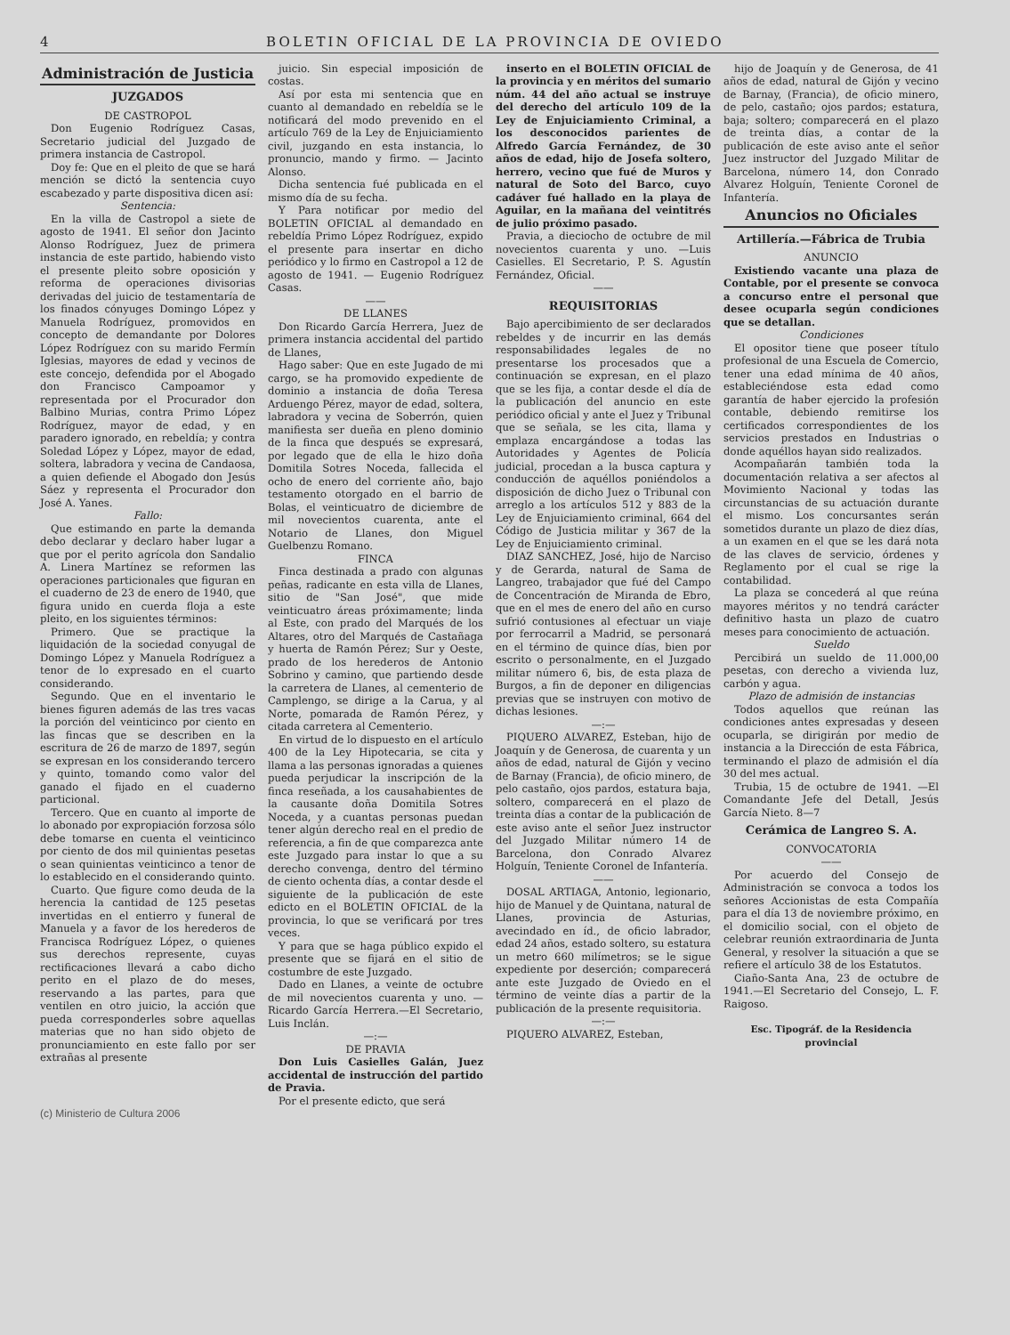4 BOLETIN OFICIAL DE LA PROVINCIA DE OVIEDO
Administración de Justicia
JUZGADOS
DE CASTROPOL
Don Eugenio Rodríguez Casas, Secretario judicial del Juzgado de primera instancia de Castropol.
Doy fe: Que en el pleito de que se hará mención se dictó la sentencia cuyo escabezado y parte dispositiva dicen así:
Sentencia:
En la villa de Castropol a siete de agosto de 1941. El señor don Jacinto Alonso Rodríguez, Juez de primera instancia de este partido, habiendo visto el presente pleito sobre oposición y reforma de operaciones divisorias derivadas del juicio de testamentaría de los finados cónyuges Domingo López y Manuela Rodríguez, promovidos en concepto de demandante por Dolores López Rodríguez con su marido Fermín Iglesias, mayores de edad y vecinos de este concejo, defendida por el Abogado don Francisco Campoamor y representada por el Procurador don Balbino Murias, contra Primo López Rodríguez, mayor de edad, y en paradero ignorado, en rebeldía; y contra Soledad López y López, mayor de edad, soltera, labradora y vecina de Candaosa, a quien defiende el Abogado don Jesús Sáez y representa el Procurador don José A. Yanes.
Fallo:
Que estimando en parte la demanda debo declarar y declaro haber lugar a que por el perito agrícola don Sandalio A. Linera Martínez se reformen las operaciones particionales que figuran en el cuaderno de 23 de enero de 1940, que figura unido en cuerda floja a este pleito, en los siguientes términos:
Primero. Que se practique la liquidación de la sociedad conyugal de Domingo López y Manuela Rodríguez a tenor de lo expresado en el cuarto considerando.
Segundo. Que en el inventario le bienes figuren además de las tres vacas la porción del veinticinco por ciento en las fincas que se describen en la escritura de 26 de marzo de 1897, según se expresan en los considerando tercero y quinto, tomando como valor del ganado el fijado en el cuaderno particional.
Tercero. Que en cuanto al importe de lo abonado por expropiación forzosa sólo debe tomarse en cuenta el veinticinco por ciento de dos mil quinientas pesetas o sean quinientas veinticinco a tenor de lo establecido en el considerando quinto.
Cuarto. Que figure como deuda de la herencia la cantidad de 125 pesetas invertidas en el entierro y funeral de Manuela y a favor de los herederos de Francisca Rodríguez López, o quienes sus derechos represente, cuyas rectificaciones llevará a cabo dicho perito en el plazo de do meses, reservando a las partes, para que ventilen en otro juicio, la acción que pueda corresponderles sobre aquellas materias que no han sido objeto de pronunciamiento en este fallo por ser extrañas al presente
juicio. Sin especial imposición de costas.
Así por esta mi sentencia que en cuanto al demandado en rebeldía se le notificará del modo prevenido en el artículo 769 de la Ley de Enjuiciamiento civil, juzgando en esta instancia, lo pronuncio, mando y firmo. — Jacinto Alonso.
Dicha sentencia fué publicada en el mismo día de su fecha.
Y Para notificar por medio del BOLETIN OFICIAL al demandado en rebeldía Primo López Rodríguez, expido el presente para insertar en dicho periódico y lo firmo en Castropol a 12 de agosto de 1941. — Eugenio Rodríguez Casas.
——
DE LLANES
Don Ricardo García Herrera, Juez de primera instancia accidental del partido de Llanes,
Hago saber: Que en este Jugado de mi cargo, se ha promovido expediente de dominio a instancia de doña Teresa Arduengo Pérez, mayor de edad, soltera, labradora y vecina de Soberrón, quien manifiesta ser dueña en pleno dominio de la finca que después se expresará, por legado que de ella le hizo doña Domitila Sotres Noceda, fallecida el ocho de enero del corriente año, bajo testamento otorgado en el barrio de Bolas, el veinticuatro de diciembre de mil novecientos cuarenta, ante el Notario de Llanes, don Miguel Guelbenzu Romano.
FINCA
Finca destinada a prado con algunas peñas, radicante en esta villa de Llanes, sitio de "San José", que mide veinticuatro áreas próximamente; linda al Este, con prado del Marqués de los Altares, otro del Marqués de Castañaga y huerta de Ramón Pérez; Sur y Oeste, prado de los herederos de Antonio Sobrino y camino, que partiendo desde la carretera de Llanes, al cementerio de Camplengo, se dirige a la Carua, y al Norte, pomarada de Ramón Pérez, y citada carretera al Cementerio.
En virtud de lo dispuesto en el artículo 400 de la Ley Hipotecaria, se cita y llama a las personas ignoradas a quienes pueda perjudicar la inscripción de la finca reseñada, a los causahabientes de la causante doña Domitila Sotres Noceda, y a cuantas personas puedan tener algún derecho real en el predio de referencia, a fin de que comparezca ante este Juzgado para instar lo que a su derecho convenga, dentro del término de ciento ochenta días, a contar desde el siguiente de la publicación de este edicto en el BOLETIN OFICIAL de la provincia, lo que se verificará por tres veces.
Y para que se haga público expido el presente que se fijará en el sitio de costumbre de este Juzgado.
Dado en Llanes, a veinte de octubre de mil novecientos cuarenta y uno. —Ricardo García Herrera.—El Secretario, Luis Inclán.
—:—
DE PRAVIA
Don Luis Casielles Galán, Juez accidental de instrucción del partido de Pravia.
Por el presente edicto, que será
inserto en el BOLETIN OFICIAL de la provincia y en méritos del sumario núm. 44 del año actual se instruye del derecho del artículo 109 de la Ley de Enjuiciamiento Criminal, a los desconocidos parientes de Alfredo García Fernández, de 30 años de edad, hijo de Josefa soltero, herrero, vecino que fué de Muros y natural de Soto del Barco, cuyo cadáver fué hallado en la playa de Aguilar, en la mañana del veintitrés de julio próximo pasado.
Pravia, a dieciocho de octubre de mil novecientos cuarenta y uno. —Luis Casielles. El Secretario, P. S. Agustín Fernández, Oficial.
——
REQUISITORIAS
Bajo apercibimiento de ser declarados rebeldes y de incurrir en las demás responsabilidades legales de no presentarse los procesados que a continuación se expresan, en el plazo que se les fija, a contar desde el día de la publicación del anuncio en este periódico oficial y ante el Juez y Tribunal que se señala, se les cita, llama y emplaza encargándose a todas las Autoridades y Agentes de Policía judicial, procedan a la busca captura y conducción de aquéllos poniéndolos a disposición de dicho Juez o Tribunal con arreglo a los artículos 512 y 883 de la Ley de Enjuiciamiento criminal, 664 del Código de Justicia militar y 367 de la Ley de Enjuiciamiento criminal.
DIAZ SANCHEZ, José, hijo de Narciso y de Gerarda, natural de Sama de Langreo, trabajador que fué del Campo de Concentración de Miranda de Ebro, que en el mes de enero del año en curso sufrió contusiones al efectuar un viaje por ferrocarril a Madrid, se personará en el término de quince días, bien por escrito o personalmente, en el Juzgado militar número 6, bis, de esta plaza de Burgos, a fin de deponer en diligencias previas que se instruyen con motivo de dichas lesiones.
—:—
PIQUERO ALVAREZ, Esteban, hijo de Joaquín y de Generosa, de cuarenta y un años de edad, natural de Gijón y vecino de Barnay (Francia), de oficio minero, de pelo castaño, ojos pardos, estatura baja, soltero, comparecerá en el plazo de treinta días a contar de la publicación de este aviso ante el señor Juez instructor del Juzgado Militar número 14 de Barcelona, don Conrado Alvarez Holguín, Teniente Coronel de Infantería.
——
DOSAL ARTIAGA, Antonio, legionario, hijo de Manuel y de Quintana, natural de Llanes, provincia de Asturias, avecindado en íd., de oficio labrador, edad 24 años, estado soltero, su estatura un metro 660 milímetros; se le sigue expediente por deserción; comparecerá ante este Juzgado de Oviedo en el término de veinte días a partir de la publicación de la presente requisitoria.
—:—
PIQUERO ALVAREZ, Esteban,
hijo de Joaquín y de Generosa, de 41 años de edad, natural de Gijón y vecino de Barnay, (Francia), de oficio minero, de pelo, castaño; ojos pardos; estatura, baja; soltero; comparecerá en el plazo de treinta días, a contar de la publicación de este aviso ante el señor Juez instructor del Juzgado Militar de Barcelona, número 14, don Conrado Alvarez Holguín, Teniente Coronel de Infantería.
Anuncios no Oficiales
Artillería.—Fábrica de Trubia
ANUNCIO
Existiendo vacante una plaza de Contable, por el presente se convoca a concurso entre el personal que desee ocuparla según condiciones que se detallan.
Condiciones
El opositor tiene que poseer título profesional de una Escuela de Comercio, tener una edad mínima de 40 años, estableciéndose esta edad como garantía de haber ejercido la profesión contable, debiendo remitirse los certificados correspondientes de los servicios prestados en Industrias o donde aquéllos hayan sido realizados.
Acompañarán también toda la documentación relativa a ser afectos al Movimiento Nacional y todas las circunstancias de su actuación durante el mismo. Los concursantes serán sometidos durante un plazo de diez días, a un examen en el que se les dará nota de las claves de servicio, órdenes y Reglamento por el cual se rige la contabilidad.
La plaza se concederá al que reúna mayores méritos y no tendrá carácter definitivo hasta un plazo de cuatro meses para conocimiento de actuación.
Sueldo
Percibirá un sueldo de 11.000,00 pesetas, con derecho a vivienda luz, carbón y agua.
Plazo de admisión de instancias
Todos aquellos que reúnan las condiciones antes expresadas y deseen ocuparla, se dirigirán por medio de instancia a la Dirección de esta Fábrica, terminando el plazo de admisión el día 30 del mes actual.
Trubia, 15 de octubre de 1941. —El Comandante Jefe del Detall, Jesús García Nieto. 8—7
Cerámica de Langreo S. A.
CONVOCATORIA
——
Por acuerdo del Consejo de Administración se convoca a todos los señores Accionistas de esta Compañía para el día 13 de noviembre próximo, en el domicilio social, con el objeto de celebrar reunión extraordinaria de Junta General, y resolver la situación a que se refiere el artículo 38 de los Estatutos.
Ciaño-Santa Ana, 23 de octubre de 1941.—El Secretario del Consejo, L. F. Raigoso.
Esc. Tipográf. de la Residencia provincial
(c) Ministerio de Cultura 2006